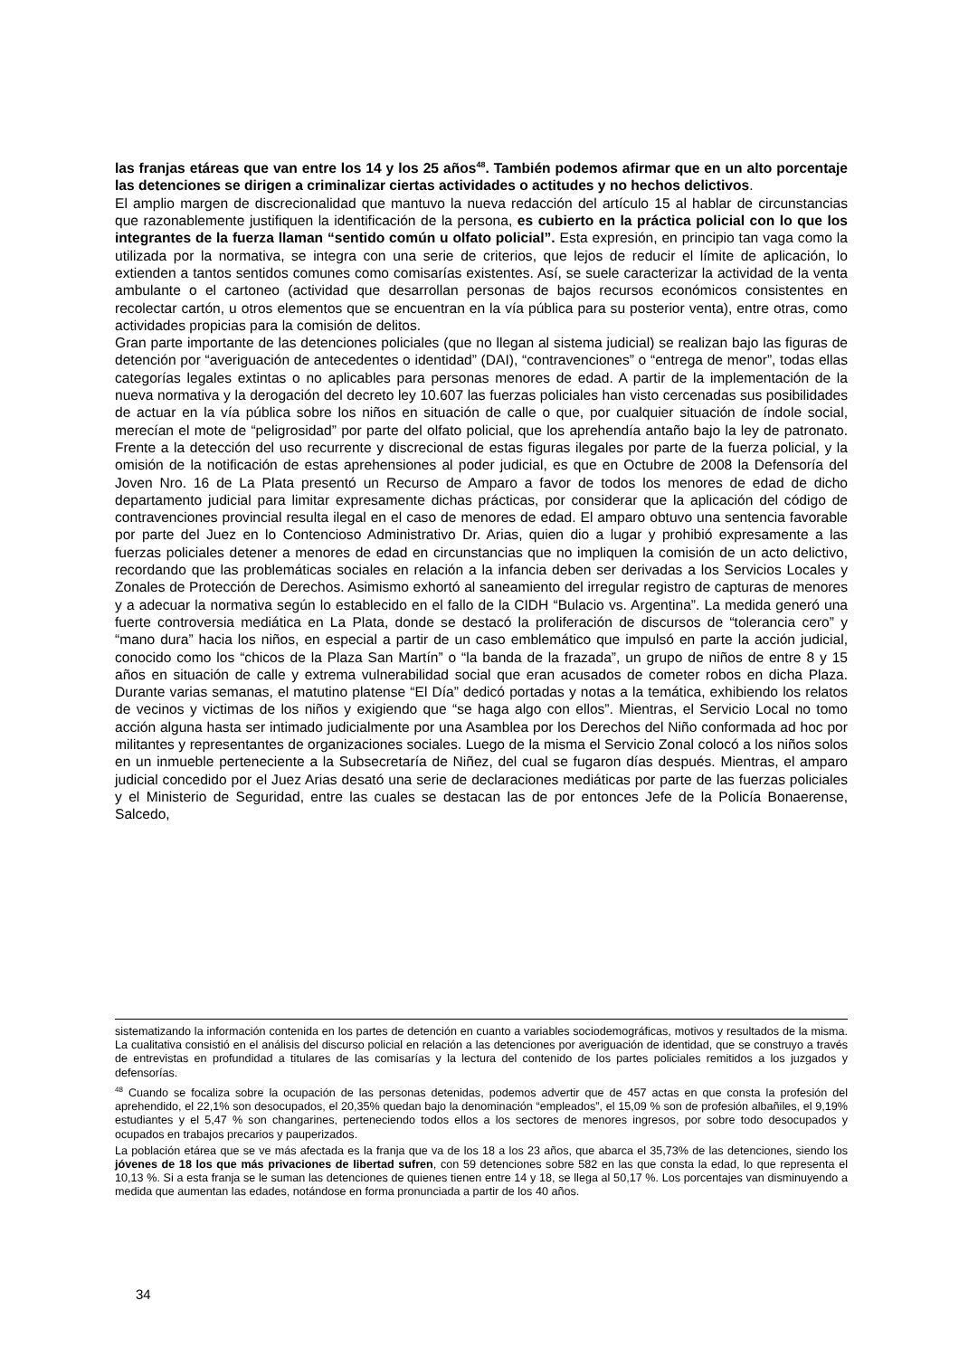las franjas etáreas que van entre los 14 y los 25 años<sup>48</sup>. También podemos afirmar que en un alto porcentaje las detenciones se dirigen a criminalizar ciertas actividades o actitudes y no hechos delictivos.
El amplio margen de discrecionalidad que mantuvo la nueva redacción del artículo 15 al hablar de circunstancias que razonablemente justifiquen la identificación de la persona, es cubierto en la práctica policial con lo que los integrantes de la fuerza llaman “sentido común u olfato policial”. Esta expresión, en principio tan vaga como la utilizada por la normativa, se integra con una serie de criterios, que lejos de reducir el límite de aplicación, lo extienden a tantos sentidos comunes como comisarías existentes. Así, se suele caracterizar la actividad de la venta ambulante o el cartoneo (actividad que desarrollan personas de bajos recursos económicos consistentes en recolectar cartón, u otros elementos que se encuentran en la vía pública para su posterior venta), entre otras, como actividades propicias para la comisión de delitos.
Gran parte importante de las detenciones policiales (que no llegan al sistema judicial) se realizan bajo las figuras de detención por “averiguación de antecedentes o identidad” (DAI), “contravenciones” o “entrega de menor”, todas ellas categorías legales extintas o no aplicables para personas menores de edad. A partir de la implementación de la nueva normativa y la derogación del decreto ley 10.607 las fuerzas policiales han visto cercenadas sus posibilidades de actuar en la vía pública sobre los niños en situación de calle o que, por cualquier situación de índole social, merecían el mote de “peligrosidad” por parte del olfato policial, que los aprehendía antaño bajo la ley de patronato. Frente a la detección del uso recurrente y discrecional de estas figuras ilegales por parte de la fuerza policial, y la omisión de la notificación de estas aprehensiones al poder judicial, es que en Octubre de 2008 la Defensoría del Joven Nro. 16 de La Plata presentó un Recurso de Amparo a favor de todos los menores de edad de dicho departamento judicial para limitar expresamente dichas prácticas, por considerar que la aplicación del código de contravenciones provincial resulta ilegal en el caso de menores de edad. El amparo obtuvo una sentencia favorable por parte del Juez en lo Contencioso Administrativo Dr. Arias, quien dio a lugar y prohibió expresamente a las fuerzas policiales detener a menores de edad en circunstancias que no impliquen la comisión de un acto delictivo, recordando que las problemáticas sociales en relación a la infancia deben ser derivadas a los Servicios Locales y Zonales de Protección de Derechos. Asimismo exhortó al saneamiento del irregular registro de capturas de menores y a adecuar la normativa según lo establecido en el fallo de la CIDH “Bulacio vs. Argentina”. La medida generó una fuerte controversia mediática en La Plata, donde se destacó la proliferación de discursos de “tolerancia cero” y “mano dura” hacia los niños, en especial a partir de un caso emblemático que impulsó en parte la acción judicial, conocido como los “chicos de la Plaza San Martín” o “la banda de la frazada”, un grupo de niños de entre 8 y 15 años en situación de calle y extrema vulnerabilidad social que eran acusados de cometer robos en dicha Plaza. Durante varias semanas, el matutino platense “El Día” dedicó portadas y notas a la temática, exhibiendo los relatos de vecinos y victimas de los niños y exigiendo que “se haga algo con ellos”. Mientras, el Servicio Local no tomo acción alguna hasta ser intimado judicialmente por una Asamblea por los Derechos del Niño conformada ad hoc por militantes y representantes de organizaciones sociales. Luego de la misma el Servicio Zonal colocó a los niños solos en un inmueble perteneciente a la Subsecretaría de Niñez, del cual se fugaron días después. Mientras, el amparo judicial concedido por el Juez Arias desató una serie de declaraciones mediáticas por parte de las fuerzas policiales y el Ministerio de Seguridad, entre las cuales se destacan las de por entonces Jefe de la Policía Bonaerense, Salcedo,
sistematizando la información contenida en los partes de detención en cuanto a variables sociodemográficas, motivos y resultados de la misma. La cualitativa consistió en el análisis del discurso policial en relación a las detenciones por averiguación de identidad, que se construyo a través de entrevistas en profundidad a titulares de las comisarías y la lectura del contenido de los partes policiales remitidos a los juzgados y defensorías.
<sup>48</sup> Cuando se focaliza sobre la ocupación de las personas detenidas, podemos advertir que de 457 actas en que consta la profesión del aprehendido, el 22,1% son desocupados, el 20,35% quedan bajo la denominación “empleados”, el 15,09 % son de profesión albañiles, el 9,19% estudiantes y el 5,47 % son changarines, perteneciendo todos ellos a los sectores de menores ingresos, por sobre todo desocupados y ocupados en trabajos precarios y pauperizados.
La población etárea que se ve más afectada es la franja que va de los 18 a los 23 años, que abarca el 35,73% de las detenciones, siendo los jóvenes de 18 los que más privaciones de libertad sufren, con 59 detenciones sobre 582 en las que consta la edad, lo que representa el 10,13 %. Si a esta franja se le suman las detenciones de quienes tienen entre 14 y 18, se llega al 50,17 %. Los porcentajes van disminuyendo a medida que aumentan las edades, notándose en forma pronunciada a partir de los 40 años.
34